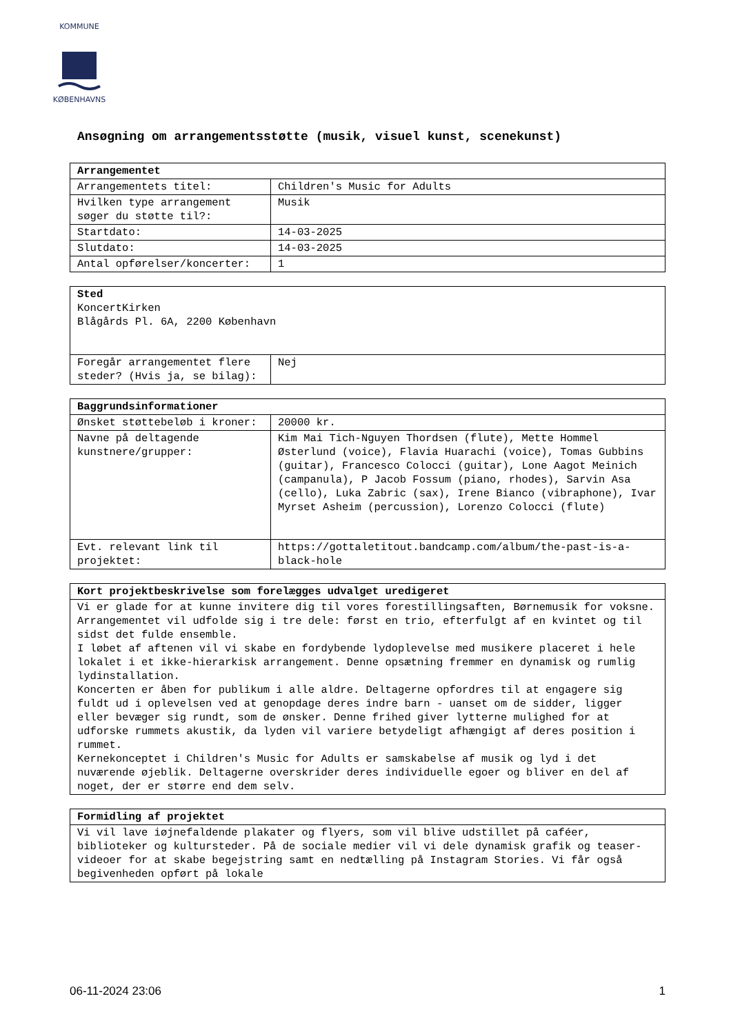KOMMUNE
KØBENHAVNS
Ansøgning om arrangementsstøtte (musik, visuel kunst, scenekunst)
| Arrangementet | |
| --- | --- |
| Arrangementets titel: | Children's Music for Adults |
| Hvilken type arrangement søger du støtte til?: | Musik |
| Startdato: | 14-03-2025 |
| Slutdato: | 14-03-2025 |
| Antal opførelser/koncerter: | 1 |
| Sted KoncertKirken Blågårds Pl. 6A, 2200 København | |
| Foregår arrangementet flere steder? (Hvis ja, se bilag): | Nej |
| Baggrundsinformationer | |
| --- | --- |
| Ønsket støttebeløb i kroner: | 20000 kr. |
| Navne på deltagende kunstnere/grupper: | Kim Mai Tich-Nguyen Thordsen (flute), Mette Hommel Østerlund (voice), Flavia Huarachi (voice), Tomas Gubbins (guitar), Francesco Colocci (guitar), Lone Aagot Meinich (campanula), P Jacob Fossum (piano, rhodes), Sarvin Asa (cello), Luka Zabric (sax), Irene Bianco (vibraphone), Ivar Myrset Asheim (percussion), Lorenzo Colocci (flute) |
| Evt. relevant link til projektet: | https://gottaletitout.bandcamp.com/album/the-past-is-a-black-hole |
| Kort projektbeskrivelse som forelægges udvalget uredigeret |
| --- |
| Vi er glade for at kunne invitere dig til vores forestillingsaften, Børnemusik for voksne. Arrangementet vil udfolde sig i tre dele: først en trio, efterfulgt af en kvintet og til sidst det fulde ensemble. I løbet af aftenen vil vi skabe en fordybende lydoplevelse med musikere placeret i hele lokalet i et ikke-hierarkisk arrangement. Denne opsætning fremmer en dynamisk og rumlig lydinstallation. Koncerten er åben for publikum i alle aldre. Deltagerne opfordres til at engagere sig fuldt ud i oplevelsen ved at genopdage deres indre barn - uanset om de sidder, ligger eller bevæger sig rundt, som de ønsker. Denne frihed giver lytterne mulighed for at udforske rummets akustik, da lyden vil variere betydeligt afhængigt af deres position i rummet. Kernekonceptet i Children's Music for Adults er samskabelse af musik og lyd i det nuværende øjeblik. Deltagerne overskrider deres individuelle egoer og bliver en del af noget, der er større end dem selv. |
| Formidling af projektet |
| --- |
| Vi vil lave iøjnefaldende plakater og flyers, som vil blive udstillet på caféer, biblioteker og kultursteder. På de sociale medier vil vi dele dynamisk grafik og teaser-videoer for at skabe begejstring samt en nedtælling på Instagram Stories. Vi får også begivenheden opført på lokale |
06-11-2024 23:06 1